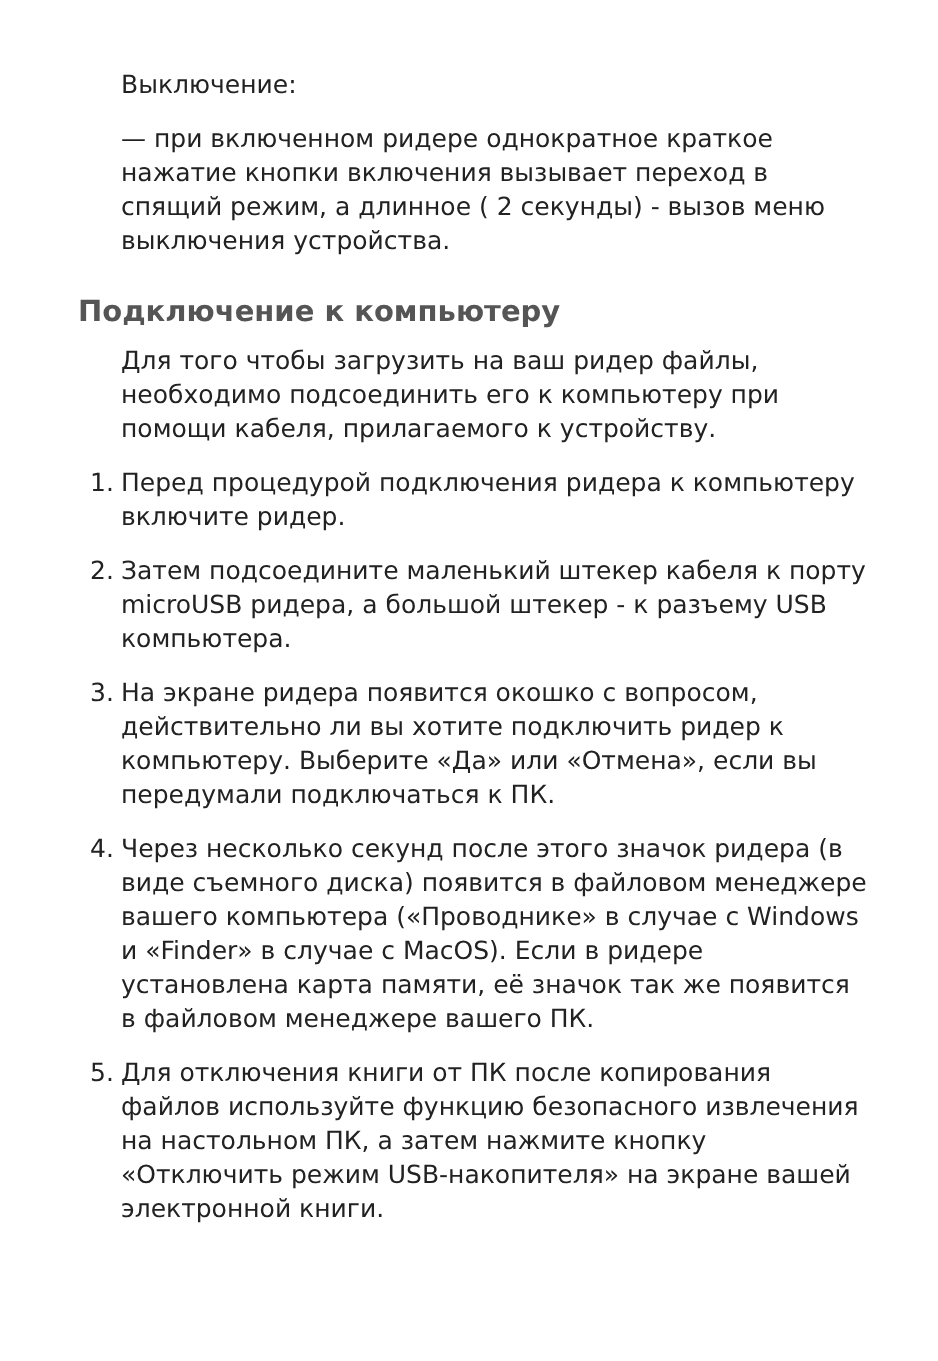Выключение:
— при включенном ридере однократное краткое нажатие кнопки включения вызывает переход в спящий режим, а длинное ( 2 секунды) - вызов меню выключения устройства.
Подключение к компьютеру
Для того чтобы загрузить на ваш ридер файлы, необходимо подсоединить его к компьютеру при помощи кабеля, прилагаемого к устройству.
1. Перед процедурой подключения ридера к компьютеру включите ридер.
2. Затем подсоедините маленький штекер кабеля к порту microUSB ридера, а большой штекер - к разъему USB компьютера.
3. На экране ридера появится окошко с вопросом, действительно ли вы хотите подключить ридер к компьютеру. Выберите «Да» или «Отмена», если вы передумали подключаться к ПК.
4. Через несколько секунд после этого значок ридера (в виде съемного диска) появится в файловом менеджере вашего компьютера («Проводнике» в случае с Windows и «Finder» в случае с MacOS). Если в ридере установлена карта памяти, её значок так же появится в файловом менеджере вашего ПК.
5. Для отключения книги от ПК после копирования файлов используйте функцию безопасного извлечения на настольном ПК, а затем нажмите кнопку «Отключить режим USB-накопителя» на экране вашей электронной книги.